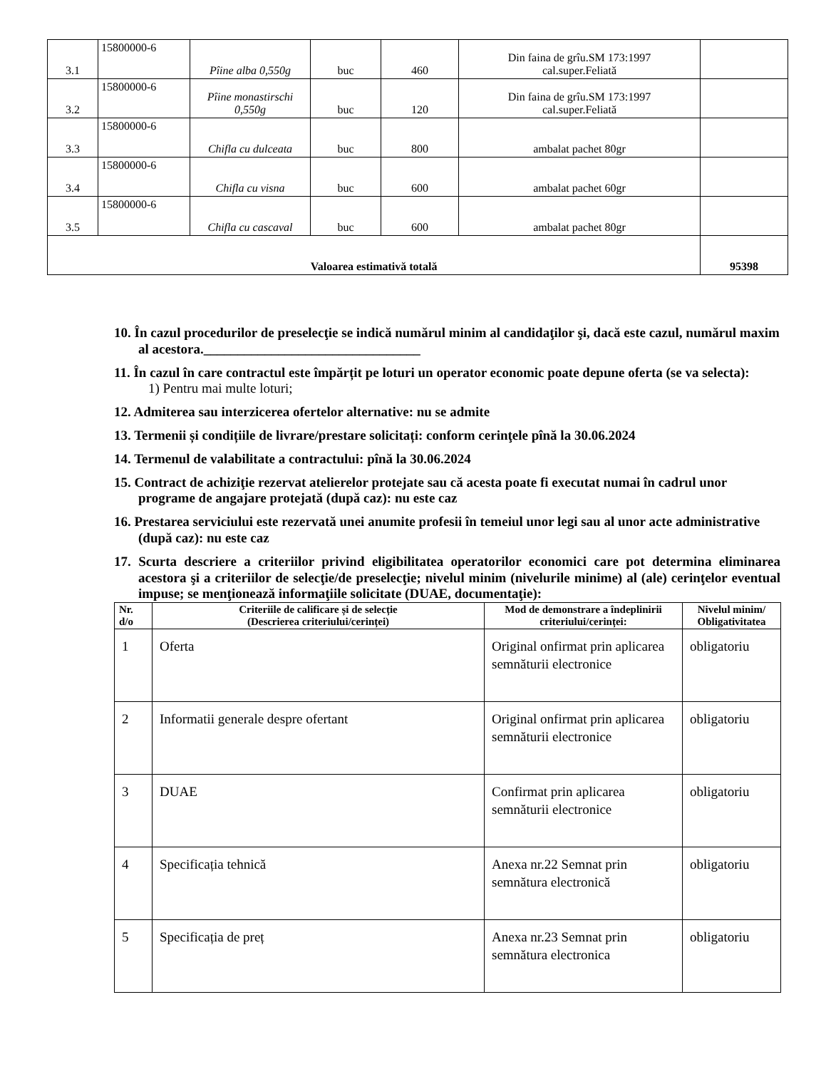| 3.1 | 15800000-6 | Pîine alba 0,550g | buc | 460 | Din faina de grîu.SM 173:1997 cal.super.Feliată | |
| 3.2 | 15800000-6 | Pîine monastirschi 0,550g | buc | 120 | Din faina de grîu.SM 173:1997 cal.super.Feliată | |
| 3.3 | 15800000-6 | Chifla cu dulceata | buc | 800 | ambalat pachet 80gr | |
| 3.4 | 15800000-6 | Chifla cu visna | buc | 600 | ambalat pachet 60gr | |
| 3.5 | 15800000-6 | Chifla cu cascaval | buc | 600 | ambalat pachet 80gr | |
| Valoarea estimativă totală | | | | | | 95398 |
10. În cazul procedurilor de preselecţie se indică numărul minim al candidaţilor şi, dacă este cazul, numărul maxim al acestora.________________________________
11. În cazul în care contractul este împărțit pe loturi un operator economic poate depune oferta (se va selecta):
1) Pentru mai multe loturi;
12. Admiterea sau interzicerea ofertelor alternative: nu se admite
13. Termenii și condițiile de livrare/prestare solicitați: conform cerinţele pînă la 30.06.2024
14. Termenul de valabilitate a contractului: pînă la 30.06.2024
15. Contract de achiziţie rezervat atelierelor protejate sau că acesta poate fi executat numai în cadrul unor programe de angajare protejată (după caz): nu este caz
16. Prestarea serviciului este rezervată unei anumite profesii în temeiul unor legi sau al unor acte administrative (după caz): nu este caz
17. Scurta descriere a criteriilor privind eligibilitatea operatorilor economici care pot determina eliminarea acestora şi a criteriilor de selecţie/de preselecţie; nivelul minim (nivelurile minime) al (ale) cerinţelor eventual impuse; se menţionează informaţiile solicitate (DUAE, documentaţie):
| Nr. d/o | Criteriile de calificare și de selecție (Descrierea criteriului/cerinței) | Mod de demonstrare a îndeplinirii criteriului/cerinței: | Nivelul minim/ Obligativitatea |
| --- | --- | --- | --- |
| 1 | Oferta | Original onfirmat prin aplicarea semnăturii electronice | obligatoriu |
| 2 | Informatii generale despre ofertant | Original onfirmat prin aplicarea semnăturii electronice | obligatoriu |
| 3 | DUAE | Confirmat prin aplicarea semnăturii electronice | obligatoriu |
| 4 | Specificația tehnică | Anexa nr.22 Semnat prin semnătura electronică | obligatoriu |
| 5 | Specificația de preț | Anexa nr.23 Semnat prin semnătura electronica | obligatoriu |